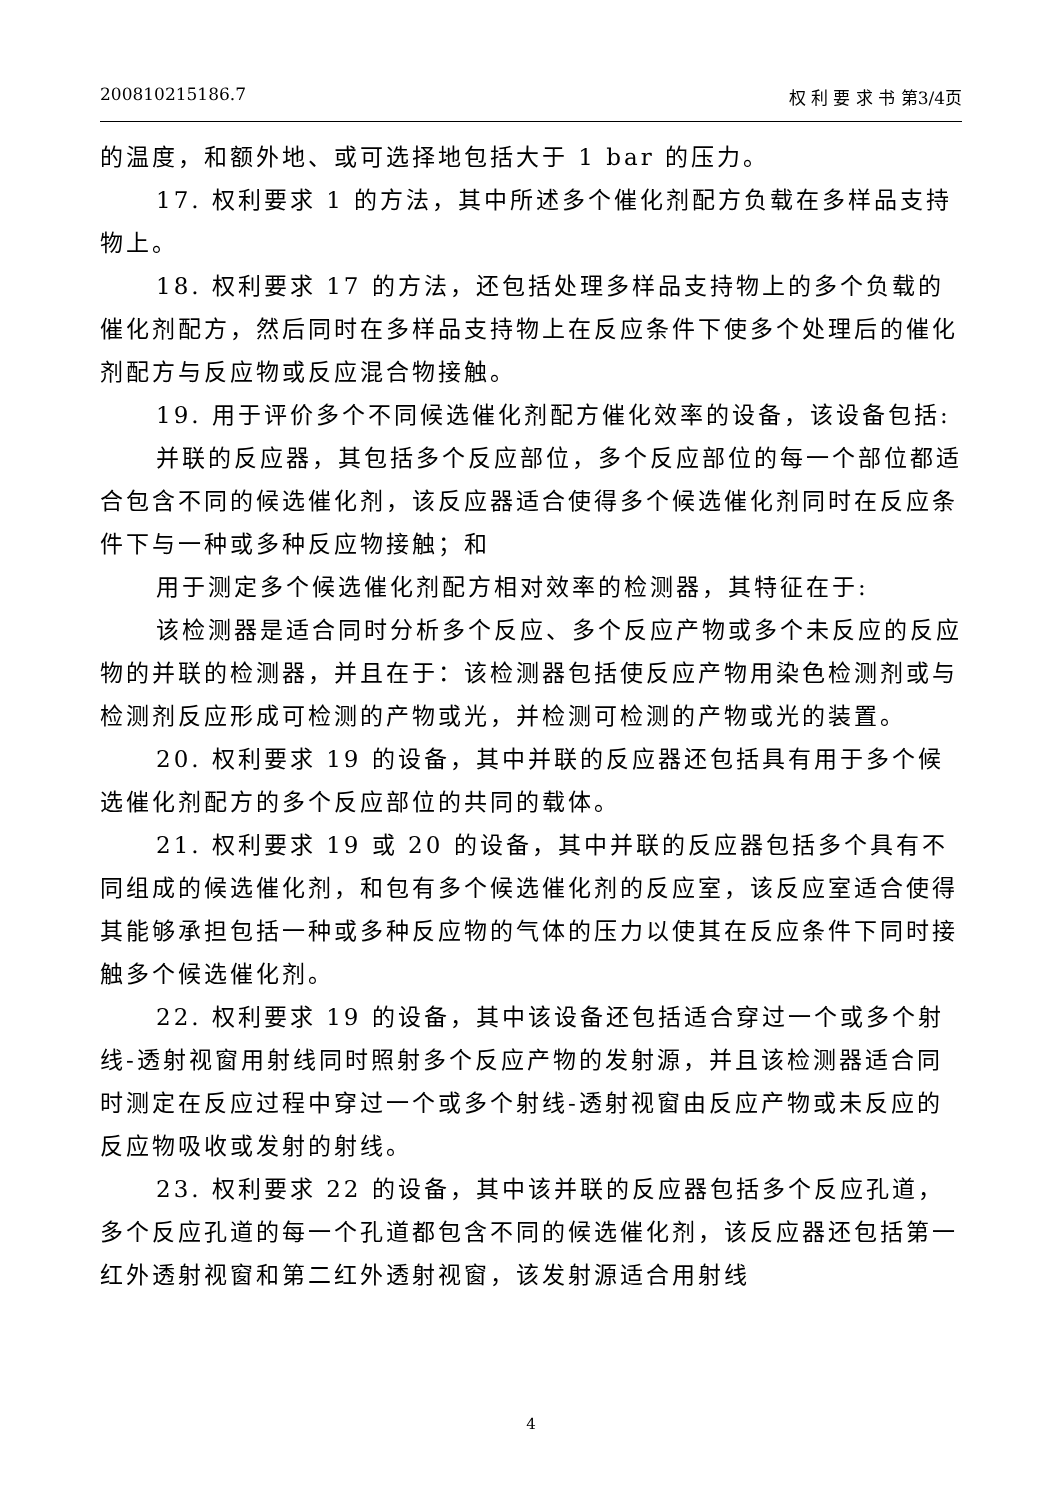200810215186.7 权 利 要 求 书 第3/4页
的温度，和额外地、或可选择地包括大于 1 bar 的压力。
17. 权利要求 1 的方法，其中所述多个催化剂配方负载在多样品支持物上。
18. 权利要求 17 的方法，还包括处理多样品支持物上的多个负载的催化剂配方，然后同时在多样品支持物上在反应条件下使多个处理后的催化剂配方与反应物或反应混合物接触。
19. 用于评价多个不同候选催化剂配方催化效率的设备，该设备包括:
并联的反应器，其包括多个反应部位，多个反应部位的每一个部位都适合包含不同的候选催化剂，该反应器适合使得多个候选催化剂同时在反应条件下与一种或多种反应物接触；和
用于测定多个候选催化剂配方相对效率的检测器，其特征在于:
该检测器是适合同时分析多个反应、多个反应产物或多个未反应的反应物的并联的检测器，并且在于：该检测器包括使反应产物用染色检测剂或与检测剂反应形成可检测的产物或光，并检测可检测的产物或光的装置。
20. 权利要求 19 的设备，其中并联的反应器还包括具有用于多个候选催化剂配方的多个反应部位的共同的载体。
21. 权利要求 19 或 20 的设备，其中并联的反应器包括多个具有不同组成的候选催化剂，和包有多个候选催化剂的反应室，该反应室适合使得其能够承担包括一种或多种反应物的气体的压力以使其在反应条件下同时接触多个候选催化剂。
22. 权利要求 19 的设备，其中该设备还包括适合穿过一个或多个射线-透射视窗用射线同时照射多个反应产物的发射源，并且该检测器适合同时测定在反应过程中穿过一个或多个射线-透射视窗由反应产物或未反应的反应物吸收或发射的射线。
23. 权利要求 22 的设备，其中该并联的反应器包括多个反应孔道，多个反应孔道的每一个孔道都包含不同的候选催化剂，该反应器还包括第一红外透射视窗和第二红外透射视窗，该发射源适合用射线
4